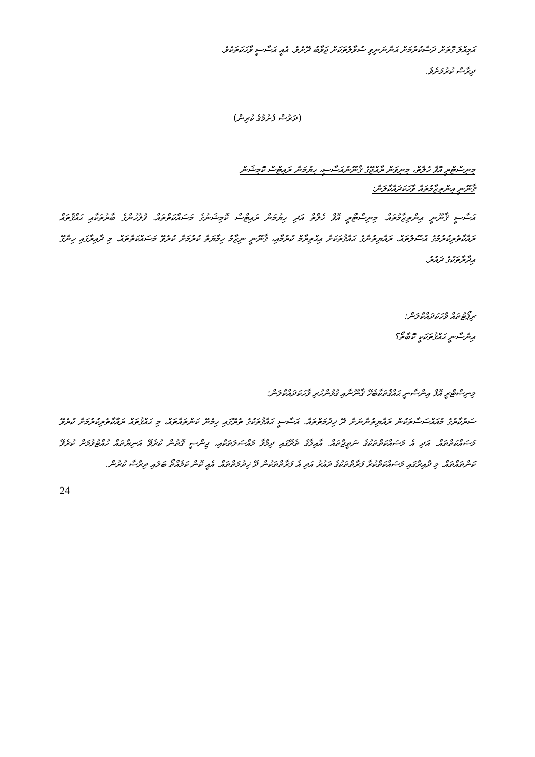އަމިއްލަ ގޮތަށް ދަސްކުރުމަށް އަންނަނިވި ސުވާލުތަކަށް ޖަވާބު ދޭށެވެ. އެއީ އަސާސީ ވާހަކަތަކެވެ.
ދިރާސާ ކުރުމަށެވެ.
(ދަރުސް ފެށުމުގެ ކުރިން)
މިނިސްޓްރީ އޮފް ހެލްތް، މިނިވަން ރާއްޖޭގެ ޤާނޫނުއަސާސީ، ހިޔުމަން ރައިޓްސް ކޮމިޝަން
ޤާނޫނީ އިންތިޒާމުތައް ވާހަކަދައްކާލަން:
އަސާސީ ޤާނޫނީ އިންތިޒާމުތައް. މިނިސްޓްރީ އޮފް ހެލްތް އަދި ހިޔުމަން ރައިޓްސް ކޮމިޝަނުގެ މަސައްކަތްތައް. ފުލުހުންގެ ބާރުތަކާއި ޙައްޤުތައް ރައްކާތެރިކުރުމުގެ އުސޫލުތައް. ރައްޔިތުންގެ ޙައްޤުތަކަށް އިޙްތިރާމް ކުރުމާއި، ޤާނޫނީ ނިޒާމު ހިމާޔަތް ކުރުމަށް ކުރެވޭ މަސައްކަތްތައް. މި ދާއިރާގައި ހިންގޭ އިދާރާތަކުގެ ދައުރު.
ރިޕޯޓުތައް ވާހަކަދައްކާލަން:
އިންސާނީ ޙައްޤުތަކަކީ ކޮބާތޯ؟
މިނިސްޓްރީ އޮފް އިންސާނީ ޙައްޤުތަކާބެހޭ ޤާނޫނާއި ގުޅުންހުރި ވާހަކަދައްކާލަން:
ސަރުކާރުގެ މުއައްސަސާތަކުން ރައްޔިތުންނަށް ދޭ ޚިދުމަތްތައް. އަސާސީ ޙައްޤުތަކުގެ ތެރޭގައި ހިމެނޭ ކަންތައްތައް، މި ޙައްޤުތައް ރައްކާތެރިކުރުމަށް ކުރެވޭ މަސައްކަތްތައް. އަދި އެ މަސައްކަތްތަކުގެ ނަތީޖާތައް. އާއިލާގެ ތެރޭގައި ދިމާވާ މައްސަލަތަކާއި، ޖިންސީ ގޮތުން ކުރެވޭ އަނިޔާތައް ހުއްޓުވުމަށް ކުރެވޭ ކަންތައްތައް. މި ދާއިރާގައި މަސައްކަތްކުރާ ފަރާތްތަކުގެ ދައުރު އަދި އެ ފަރާތްތަކުން ދޭ ޚިދުމަތްތައް. އެއީ ކޮން ކަމެއްތޯ ބަލައި ދިރާސާ ކުރުން.
24